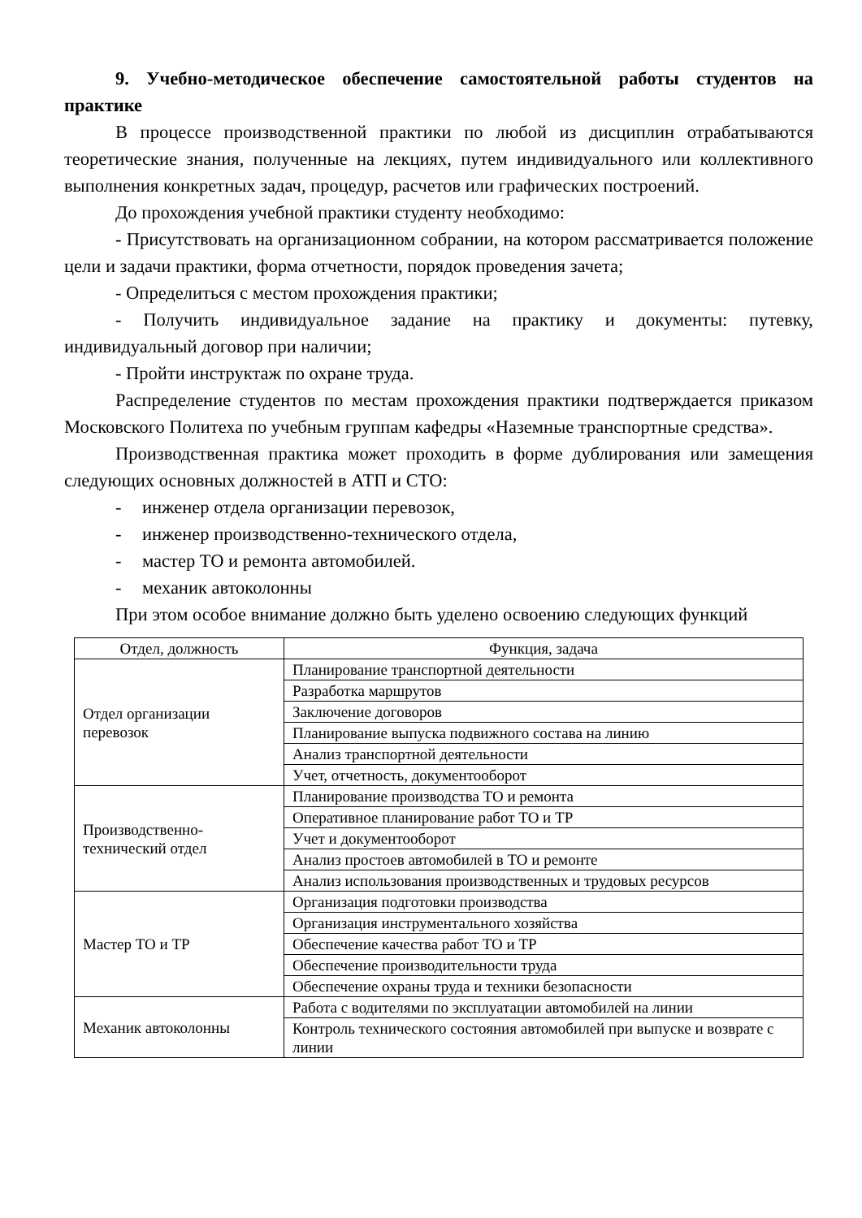9. Учебно-методическое обеспечение самостоятельной работы студентов на практике
В процессе производственной практики по любой из дисциплин отрабатываются теоретические знания, полученные на лекциях, путем индивидуального или коллективного выполнения конкретных задач, процедур, расчетов или графических построений.
До прохождения учебной практики студенту необходимо:
- Присутствовать на организационном собрании, на котором рассматривается положение цели и задачи практики, форма отчетности, порядок проведения зачета;
- Определиться с местом прохождения практики;
- Получить индивидуальное задание на практику и документы: путевку, индивидуальный договор при наличии;
- Пройти инструктаж по охране труда.
Распределение студентов по местам прохождения практики подтверждается приказом Московского Политеха по учебным группам кафедры «Наземные транспортные средства».
Производственная практика может проходить в форме дублирования или замещения следующих основных должностей в АТП и СТО:
- инженер отдела организации перевозок,
- инженер производственно-технического отдела,
- мастер ТО и ремонта автомобилей.
- механик автоколонны
При этом особое внимание должно быть уделено освоению следующих функций
| Отдел, должность | Функция, задача |
| --- | --- |
| Отдел организации перевозок | Планирование транспортной деятельности |
| | Разработка маршрутов |
| | Заключение договоров |
| | Планирование выпуска подвижного состава на линию |
| | Анализ транспортной деятельности |
| | Учет, отчетность, документооборот |
| Производственно-технический отдел | Планирование производства ТО и ремонта |
| | Оперативное планирование работ ТО и ТР |
| | Учет и документооборот |
| | Анализ простоев автомобилей в ТО и ремонте |
| | Анализ использования производственных и трудовых ресурсов |
| Мастер ТО и ТР | Организация подготовки производства |
| | Организация инструментального хозяйства |
| | Обеспечение качества работ ТО и ТР |
| | Обеспечение производительности труда |
| | Обеспечение охраны труда и техники безопасности |
| Механик автоколонны | Работа с водителями по эксплуатации автомобилей на линии |
| | Контроль технического состояния автомобилей при выпуске и возврате с линии |